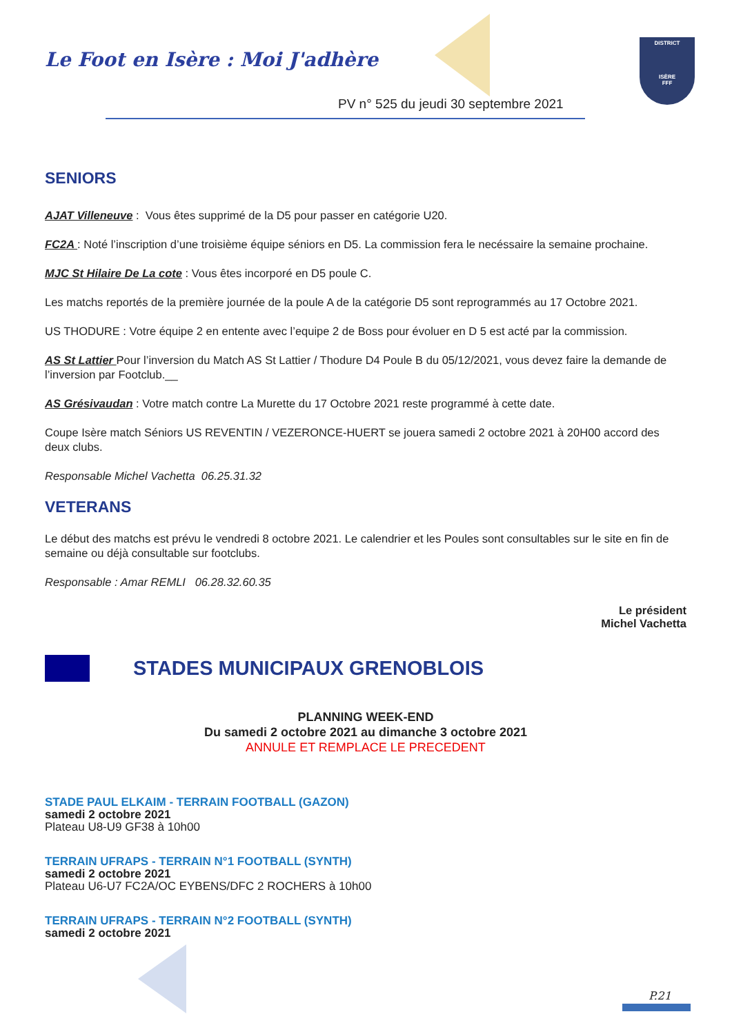Le Foot en Isère : Moi J'adhère
PV n° 525 du jeudi 30 septembre 2021
DISTRICT
ISÈRE
FFF
SENIORS
AJAT Villeneuve : Vous êtes supprimé de la D5 pour passer en catégorie U20.
FC2A : Noté l’inscription d’une troisième équipe séniors en D5. La commission fera le necéssaire la semaine prochaine.
MJC St Hilaire De La cote : Vous êtes incorporé en D5 poule C.
Les matchs reportés de la première journée de la poule A de la catégorie D5 sont reprogrammés au 17 Octobre 2021.
US THODURE : Votre équipe 2 en entente avec l’equipe 2 de Boss pour évoluer en D 5 est acté par la commission.
AS St Lattier Pour l’inversion du Match AS St Lattier / Thodure D4 Poule B du 05/12/2021, vous devez faire la demande de l’inversion par Footclub.__
AS Grésivaudan : Votre match contre La Murette du 17 Octobre 2021 reste programmé à cette date.
Coupe Isère match Séniors US REVENTIN / VEZERONCE-HUERT se jouera samedi 2 octobre 2021 à 20H00 accord des deux clubs.
Responsable Michel Vachetta 06.25.31.32
VETERANS
Le début des matchs est prévu le vendredi 8 octobre 2021. Le calendrier et les Poules sont consultables sur le site en fin de semaine ou déjà consultable sur footclubs.
Responsable : Amar REMLI 06.28.32.60.35
Le président
Michel Vachetta
STADES MUNICIPAUX GRENOBLOIS
PLANNING WEEK-END
Du samedi 2 octobre 2021 au dimanche 3 octobre 2021
ANNULE ET REMPLACE LE PRECEDENT
STADE PAUL ELKAIM - TERRAIN FOOTBALL (GAZON)
samedi 2 octobre 2021
Plateau U8-U9 GF38 à 10h00
TERRAIN UFRAPS - TERRAIN N°1 FOOTBALL (SYNTH)
samedi 2 octobre 2021
Plateau U6-U7 FC2A/OC EYBENS/DFC 2 ROCHERS à 10h00
TERRAIN UFRAPS - TERRAIN N°2 FOOTBALL (SYNTH)
samedi 2 octobre 2021
P.21